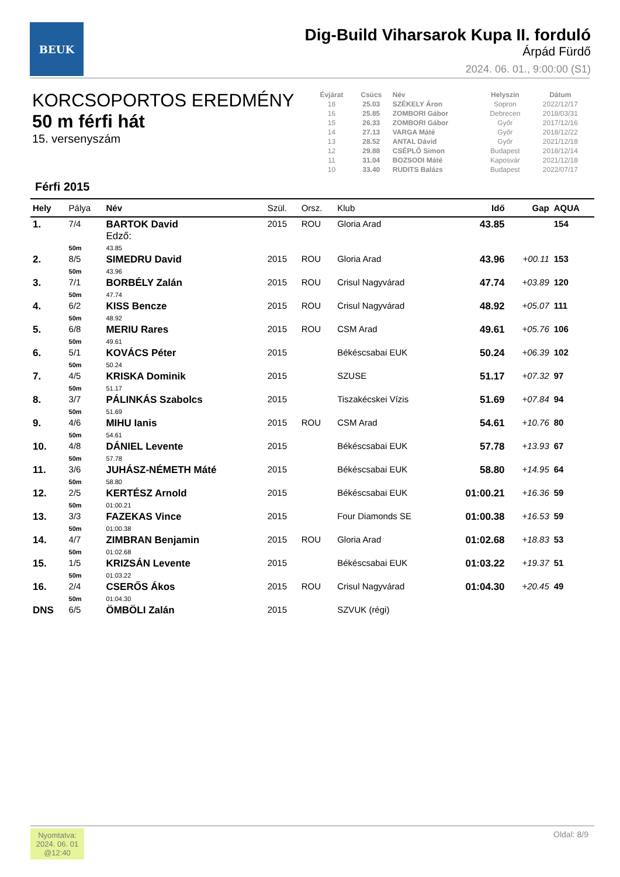BEUK
Dig-Build Viharsarok Kupa II. forduló
Árpád Fürdő
2024. 06. 01., 9:00:00 (S1)
KORCSOPORTOS EREDMÉNY
50 m férfi hát
15. versenyszám
| Évjárat | Csúcs | Név | Helyszín | Dátum |
| --- | --- | --- | --- | --- |
| 18 | 25.03 | SZÉKELY Áron | Sopron | 2022/12/17 |
| 16 | 25.85 | ZOMBORI Gábor | Debrecen | 2018/03/31 |
| 15 | 26.33 | ZOMBORI Gábor | Győr | 2017/12/16 |
| 14 | 27.13 | VARGA Máté | Győr | 2018/12/22 |
| 13 | 28.52 | ANTAL Dávid | Győr | 2021/12/18 |
| 12 | 29.88 | CSÉPLŐ Simon | Budapest | 2018/12/14 |
| 11 | 31.04 | BOZSODI Máté | Kaposvár | 2021/12/18 |
| 10 | 33.40 | RUDITS Balázs | Budapest | 2022/07/17 |
Férfi 2015
| Hely | Pálya | Név | Szül. | Orsz. | Klub | Idő | Gap | AQUA |
| --- | --- | --- | --- | --- | --- | --- | --- | --- |
| 1. | 7/4 | BARTOK David Edző: | 2015 | ROU | Gloria Arad | 43.85 | | 154 |
| | 50m | 43.85 | | | | | | |
| 2. | 8/5 | SIMEDRU David | 2015 | ROU | Gloria Arad | 43.96 | +00.11 | 153 |
| | 50m | 43.96 | | | | | | |
| 3. | 7/1 | BORBÉLY Zalán | 2015 | ROU | Crisul Nagyvárad | 47.74 | +03.89 | 120 |
| | 50m | 47.74 | | | | | | |
| 4. | 6/2 | KISS Bencze | 2015 | ROU | Crisul Nagyvárad | 48.92 | +05.07 | 111 |
| | 50m | 48.92 | | | | | | |
| 5. | 6/8 | MERIU Rares | 2015 | ROU | CSM Arad | 49.61 | +05.76 | 106 |
| | 50m | 49.61 | | | | | | |
| 6. | 5/1 | KOVÁCS Péter | 2015 | | Békéscsabai EUK | 50.24 | +06.39 | 102 |
| | 50m | 50.24 | | | | | | |
| 7. | 4/5 | KRISKA Dominik | 2015 | | SZUSE | 51.17 | +07.32 | 97 |
| | 50m | 51.17 | | | | | | |
| 8. | 3/7 | PÁLINKÁS Szabolcs | 2015 | | Tiszakécskei Vízis | 51.69 | +07.84 | 94 |
| | 50m | 51.69 | | | | | | |
| 9. | 4/6 | MIHU Ianis | 2015 | ROU | CSM Arad | 54.61 | +10.76 | 80 |
| | 50m | 54.61 | | | | | | |
| 10. | 4/8 | DÁNIEL Levente | 2015 | | Békéscsabai EUK | 57.78 | +13.93 | 67 |
| | 50m | 57.78 | | | | | | |
| 11. | 3/6 | JUHÁSZ-NÉMETH Máté | 2015 | | Békéscsabai EUK | 58.80 | +14.95 | 64 |
| | 50m | 58.80 | | | | | | |
| 12. | 2/5 | KERTÉSZ Arnold | 2015 | | Békéscsabai EUK | 01:00.21 | +16.36 | 59 |
| | 50m | 01:00.21 | | | | | | |
| 13. | 3/3 | FAZEKAS Vince | 2015 | | Four Diamonds SE | 01:00.38 | +16.53 | 59 |
| | 50m | 01:00.38 | | | | | | |
| 14. | 4/7 | ZIMBRAN Benjamin | 2015 | ROU | Gloria Arad | 01:02.68 | +18.83 | 53 |
| | 50m | 01:02.68 | | | | | | |
| 15. | 1/5 | KRIZSÁN Levente | 2015 | | Békéscsabai EUK | 01:03.22 | +19.37 | 51 |
| | 50m | 01:03.22 | | | | | | |
| 16. | 2/4 | CSERŐS Ákos | 2015 | ROU | Crisul Nagyvárad | 01:04.30 | +20.45 | 49 |
| | 50m | 01:04.30 | | | | | | |
| DNS | 6/5 | ÖMBÖLI Zalán | 2015 | | SZVUK (régi) | | | |
Nyomtatva:
2024. 06. 01
@12:40
Oldal: 8/9